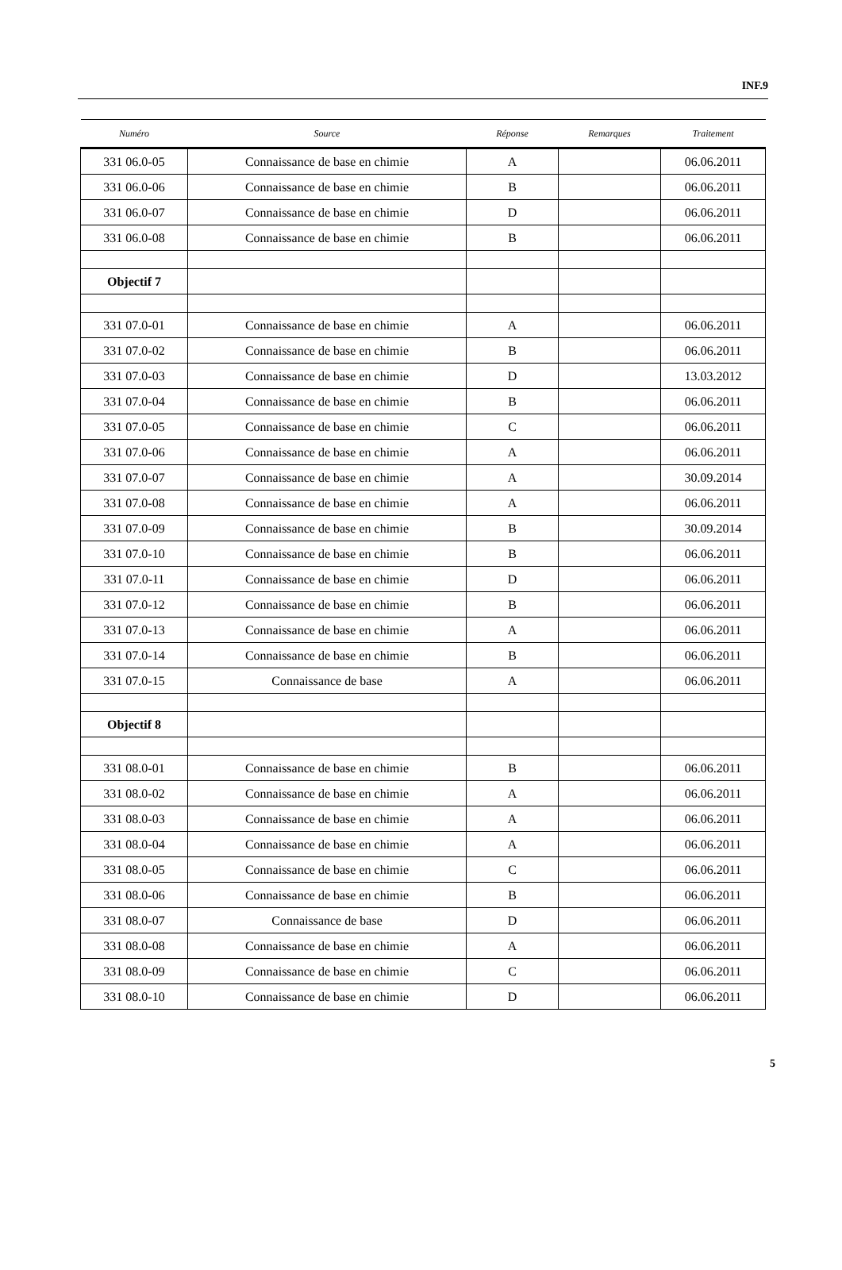INF.9
| Numéro | Source | Réponse | Remarques | Traitement |
| --- | --- | --- | --- | --- |
| 331 06.0-05 | Connaissance de base en chimie | A | | 06.06.2011 |
| 331 06.0-06 | Connaissance de base en chimie | B | | 06.06.2011 |
| 331 06.0-07 | Connaissance de base en chimie | D | | 06.06.2011 |
| 331 06.0-08 | Connaissance de base en chimie | B | | 06.06.2011 |
| Objectif 7 | | | | |
| 331 07.0-01 | Connaissance de base en chimie | A | | 06.06.2011 |
| 331 07.0-02 | Connaissance de base en chimie | B | | 06.06.2011 |
| 331 07.0-03 | Connaissance de base en chimie | D | | 13.03.2012 |
| 331 07.0-04 | Connaissance de base en chimie | B | | 06.06.2011 |
| 331 07.0-05 | Connaissance de base en chimie | C | | 06.06.2011 |
| 331 07.0-06 | Connaissance de base en chimie | A | | 06.06.2011 |
| 331 07.0-07 | Connaissance de base en chimie | A | | 30.09.2014 |
| 331 07.0-08 | Connaissance de base en chimie | A | | 06.06.2011 |
| 331 07.0-09 | Connaissance de base en chimie | B | | 30.09.2014 |
| 331 07.0-10 | Connaissance de base en chimie | B | | 06.06.2011 |
| 331 07.0-11 | Connaissance de base en chimie | D | | 06.06.2011 |
| 331 07.0-12 | Connaissance de base en chimie | B | | 06.06.2011 |
| 331 07.0-13 | Connaissance de base en chimie | A | | 06.06.2011 |
| 331 07.0-14 | Connaissance de base en chimie | B | | 06.06.2011 |
| 331 07.0-15 | Connaissance de base | A | | 06.06.2011 |
| Objectif 8 | | | | |
| 331 08.0-01 | Connaissance de base en chimie | B | | 06.06.2011 |
| 331 08.0-02 | Connaissance de base en chimie | A | | 06.06.2011 |
| 331 08.0-03 | Connaissance de base en chimie | A | | 06.06.2011 |
| 331 08.0-04 | Connaissance de base en chimie | A | | 06.06.2011 |
| 331 08.0-05 | Connaissance de base en chimie | C | | 06.06.2011 |
| 331 08.0-06 | Connaissance de base en chimie | B | | 06.06.2011 |
| 331 08.0-07 | Connaissance de base | D | | 06.06.2011 |
| 331 08.0-08 | Connaissance de base en chimie | A | | 06.06.2011 |
| 331 08.0-09 | Connaissance de base en chimie | C | | 06.06.2011 |
| 331 08.0-10 | Connaissance de base en chimie | D | | 06.06.2011 |
5